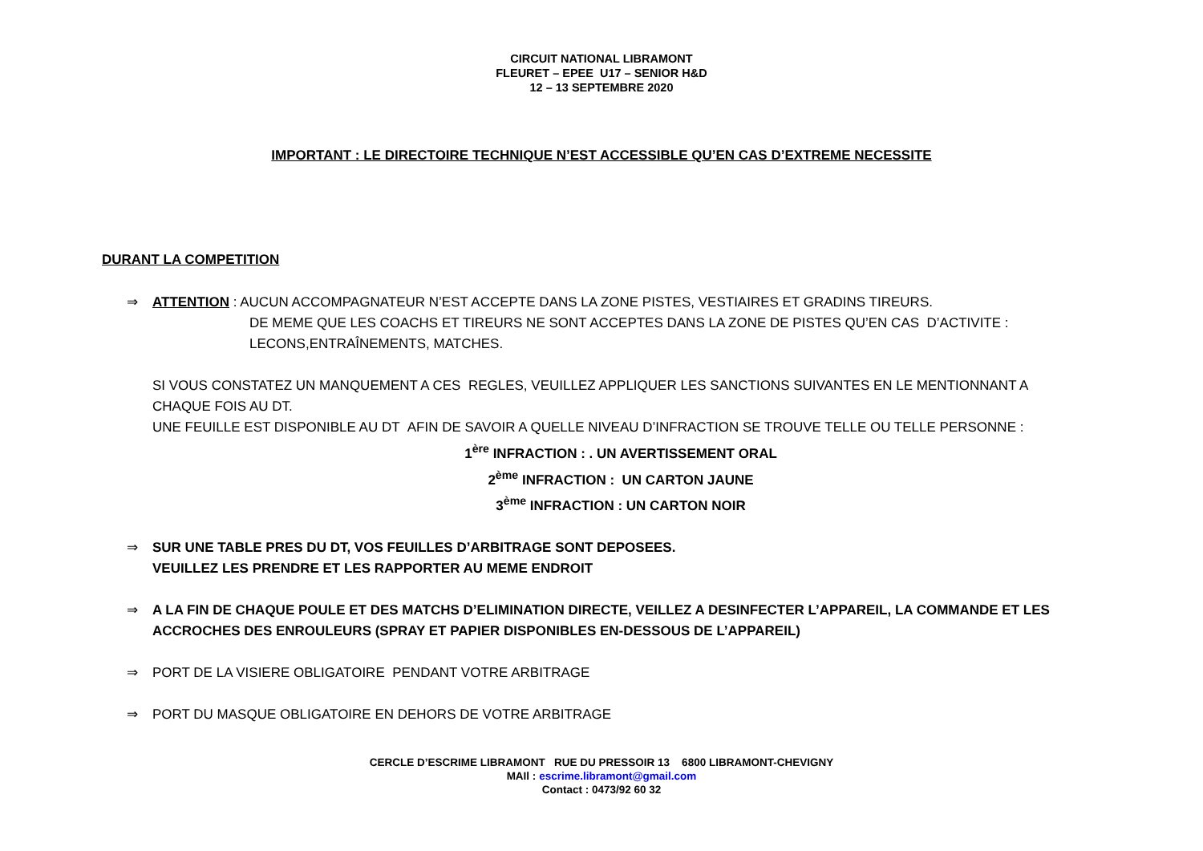CIRCUIT NATIONAL LIBRAMONT
FLEURET – EPEE U17 – SENIOR H&D
12 – 13 SEPTEMBRE 2020
IMPORTANT : LE DIRECTOIRE TECHNIQUE N’EST ACCESSIBLE QU’EN CAS D’EXTREME NECESSITE
DURANT LA COMPETITION
⇒ ATTENTION : AUCUN ACCOMPAGNATEUR N’EST ACCEPTE DANS LA ZONE PISTES, VESTIAIRES ET GRADINS TIREURS.
DE MEME QUE LES COACHS ET TIREURS NE SONT ACCEPTES DANS LA ZONE DE PISTES QU’EN CAS D’ACTIVITE :
LECONS,ENTRAÎNEMENTS, MATCHES.
SI VOUS CONSTATEZ UN MANQUEMENT A CES REGLES, VEUILLEZ APPLIQUER LES SANCTIONS SUIVANTES EN LE MENTIONNANT A CHAQUE FOIS AU DT.
UNE FEUILLE EST DISPONIBLE AU DT AFIN DE SAVOIR A QUELLE NIVEAU D’INFRACTION SE TROUVE TELLE OU TELLE PERSONNE :
1<sup>ère</sup> INFRACTION : . UN AVERTISSEMENT ORAL
2<sup>ème</sup> INFRACTION : UN CARTON JAUNE
3<sup>ème</sup> INFRACTION : UN CARTON NOIR
⇒ SUR UNE TABLE PRES DU DT, VOS FEUILLES D’ARBITRAGE SONT DEPOSEES.
VEUILLEZ LES PRENDRE ET LES RAPPORTER AU MEME ENDROIT
⇒ A LA FIN DE CHAQUE POULE ET DES MATCHS D’ELIMINATION DIRECTE, VEILLEZ A DESINFECTER L’APPAREIL, LA COMMANDE ET LES ACCROCHES DES ENROULEURS (SPRAY ET PAPIER DISPONIBLES EN-DESSOUS DE L’APPAREIL)
⇒ PORT DE LA VISIERE OBLIGATOIRE PENDANT VOTRE ARBITRAGE
⇒ PORT DU MASQUE OBLIGATOIRE EN DEHORS DE VOTRE ARBITRAGE
CERCLE D’ESCRIME LIBRAMONT RUE DU PRESSOIR 13 6800 LIBRAMONT-CHEVIGNY
MAIl : escrime.libramont@gmail.com
Contact : 0473/92 60 32